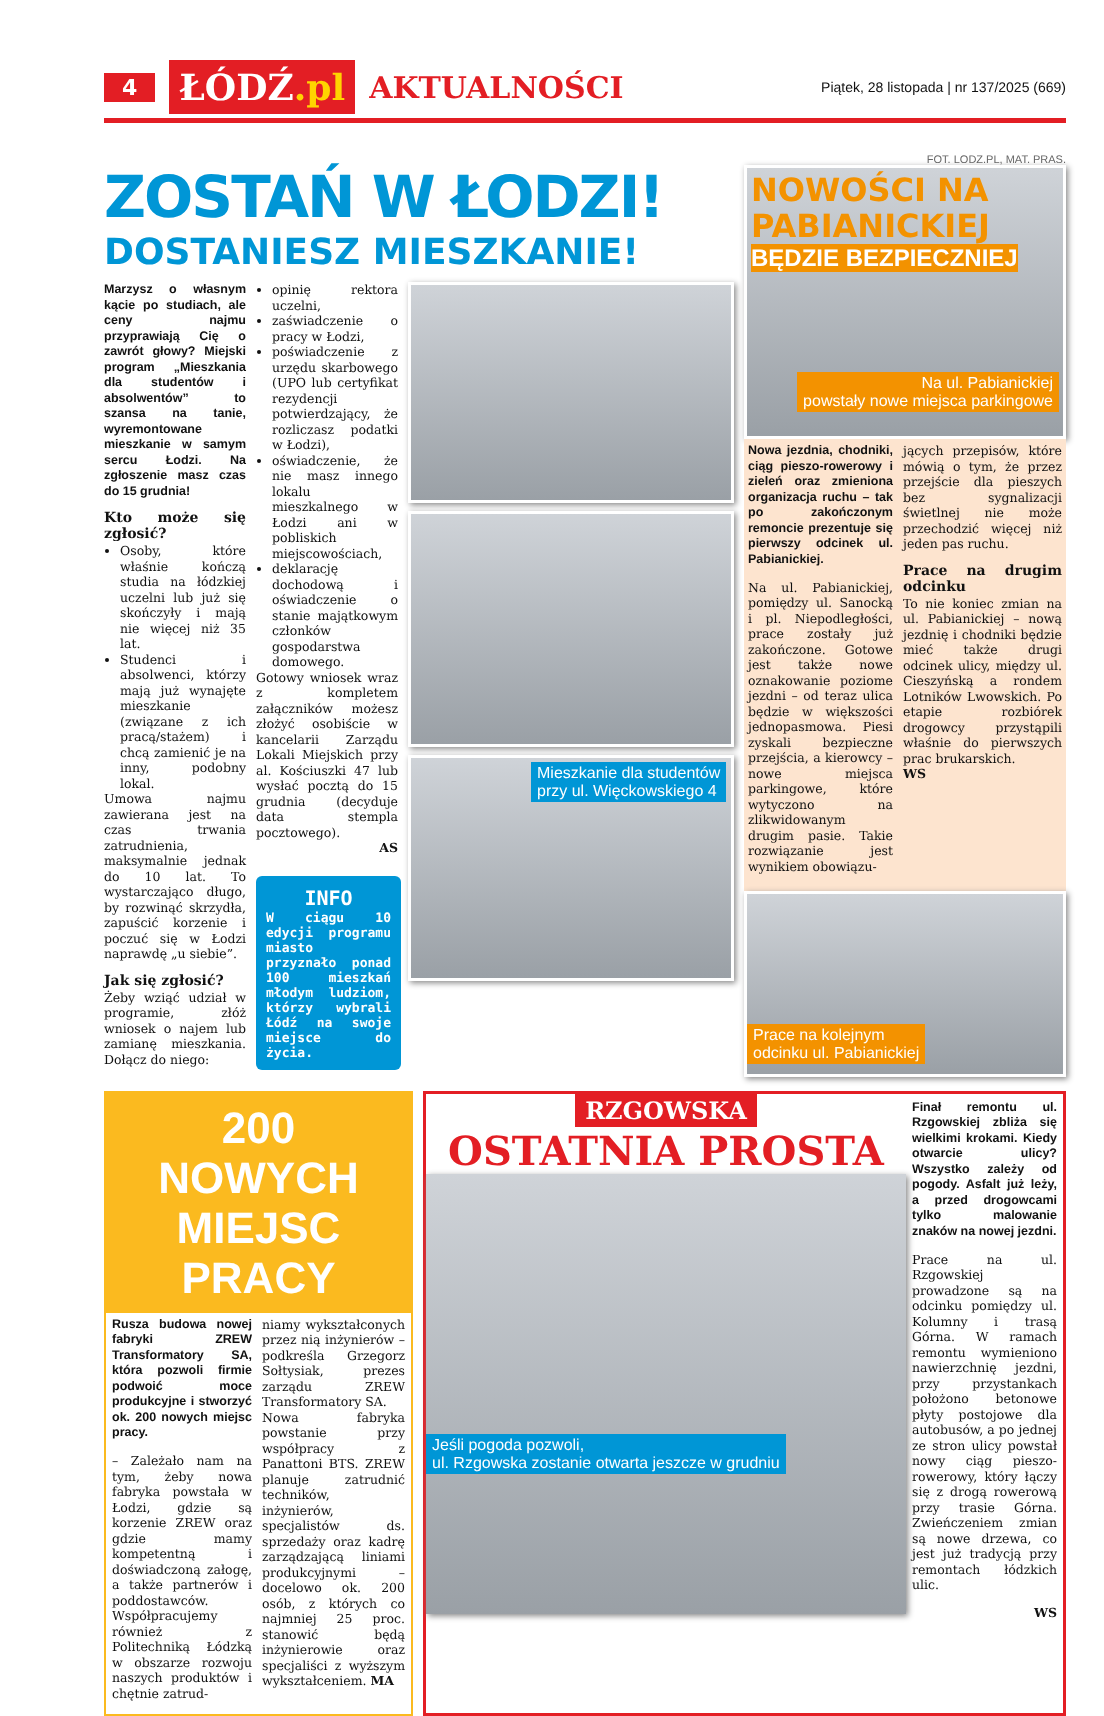4 ŁÓDŹ.pl AKTUALNOŚCI Piątek, 28 listopada | nr 137/2025 (669)
ZOSTAŃ W ŁODZI!
DOSTANIESZ MIESZKANIE!
Marzysz o własnym kącie po studiach, ale ceny najmu przyprawiają Cię o zawrót głowy? Miejski program „Mieszkania dla studentów i absolwentów” to szansa na tanie, wyremontowane mieszkanie w samym sercu Łodzi. Na zgłoszenie masz czas do 15 grudnia!
Kto może się zgłosić?
Osoby, które właśnie kończą studia na łódzkiej uczelni lub już się skończyły i mają nie więcej niż 35 lat.
Studenci i absolwenci, którzy mają już wynajęte mieszkanie (związane z ich pracą/stażem) i chcą zamienić je na inny, podobny lokal.
Umowa najmu zawierana jest na czas trwania zatrudnienia, maksymalnie jednak do 10 lat. To wystarczająco długo, by rozwinąć skrzydła, zapuścić korzenie i poczuć się w Łodzi naprawdę „u siebie”.
Jak się zgłosić?
Żeby wziąć udział w programie, złóż wniosek o najem lub zamianę mieszkania. Dołącz do niego:
opinię rektora uczelni,
zaświadczenie o pracy w Łodzi,
poświadczenie z urzędu skarbowego (UPO lub certyfikat rezydencji potwierdzający, że rozliczasz podatki w Łodzi),
oświadczenie, że nie masz innego lokalu mieszkalnego w Łodzi ani w pobliskich miejscowościach,
deklarację dochodową i oświadczenie o stanie majątkowym członków gospodarstwa domowego.
Gotowy wniosek wraz z kompletem załączników możesz złożyć osobiście w kancelarii Zarządu Lokali Miejskich przy al. Kościuszki 47 lub wysłać pocztą do 15 grudnia (decyduje data stempla pocztowego).
AS
INFO
W ciągu 10 edycji programu miasto przyznało ponad 100 mieszkań młodym ludziom, którzy wybrali Łódź na swoje miejsce do życia.
Mieszkanie dla studentów
przy ul. Więckowskiego 4
FOT. LODZ.PL, MAT. PRAS.
NOWOŚCI NA PABIANICKIEJ
BĘDZIE BEZPIECZNIEJ
Na ul. Pabianickiej
powstały nowe miejsca parkingowe
Nowa jezdnia, chodniki, ciąg pieszo-rowerowy i zieleń oraz zmieniona organizacja ruchu – tak po zakończonym remoncie prezentuje się pierwszy odcinek ul. Pabianickiej.
Na ul. Pabianickiej, pomiędzy ul. Sanocką i pl. Niepodległości, prace zostały już zakończone. Gotowe jest także nowe oznakowanie poziome jezdni – od teraz ulica będzie w większości jednopasmowa. Piesi zyskali bezpieczne przejścia, a kierowcy – nowe miejsca parkingowe, które wytyczono na zlikwidowanym drugim pasie. Takie rozwiązanie jest wynikiem obowiązu-
jących przepisów, które mówią o tym, że przez przejście dla pieszych bez sygnalizacji świetlnej nie może przechodzić więcej niż jeden pas ruchu.
Prace na drugim odcinku
To nie koniec zmian na ul. Pabianickiej – nową jezdnię i chodniki będzie mieć także drugi odcinek ulicy, między ul. Cieszyńską a rondem Lotników Lwowskich. Po etapie rozbiórek drogowcy przystąpili właśnie do pierwszych prac brukarskich.
WS
Prace na kolejnym
odcinku ul. Pabianickiej
200 NOWYCH MIEJSC PRACY
Rusza budowa nowej fabryki ZREW Transformatory SA, która pozwoli firmie podwoić moce produkcyjne i stworzyć ok. 200 nowych miejsc pracy.
– Zależało nam na tym, żeby nowa fabryka powstała w Łodzi, gdzie są korzenie ZREW oraz gdzie mamy kompetentną i doświadczoną załogę, a także partnerów i poddostawców. Współpracujemy również z Politechniką Łódzką w obszarze rozwoju naszych produktów i chętnie zatrud-
niamy wykształconych przez nią inżynierów – podkreśla Grzegorz Sołtysiak, prezes zarządu ZREW Transformatory SA.
Nowa fabryka powstanie przy współpracy z Panattoni BTS. ZREW planuje zatrudnić techników, inżynierów, specjalistów ds. sprzedaży oraz kadrę zarządzającą liniami produkcyjnymi – docelowo ok. 200 osób, z których co najmniej 25 proc. stanowić będą inżynierowie oraz specjaliści z wyższym wykształceniem. MA
RZGOWSKA
OSTATNIA PROSTA
Jeśli pogoda pozwoli,
ul. Rzgowska zostanie otwarta jeszcze w grudniu
Finał remontu ul. Rzgowskiej zbliża się wielkimi krokami. Kiedy otwarcie ulicy? Wszystko zależy od pogody. Asfalt już leży, a przed drogowcami tylko malowanie znaków na nowej jezdni.
Prace na ul. Rzgowskiej prowadzone są na odcinku pomiędzy ul. Kolumny i trasą Górna. W ramach remontu wymieniono nawierzchnię jezdni, przy przystankach położono betonowe płyty postojowe dla autobusów, a po jednej ze stron ulicy powstał nowy ciąg pieszo-rowerowy, który łączy się z drogą rowerową przy trasie Górna. Zwieńczeniem zmian są nowe drzewa, co jest już tradycją przy remontach łódzkich ulic.
WS